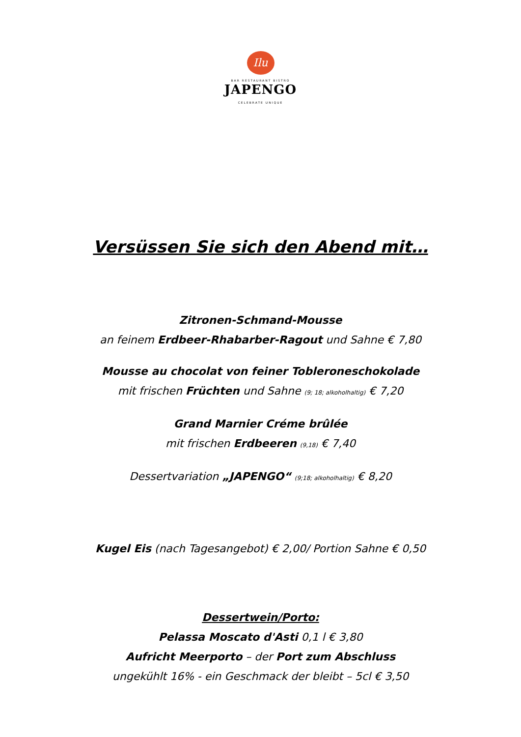Ilu
BAR RESTAURANT BISTRO
JAPENGO
CELEBRATE UNIQUE
Versüssen Sie sich den Abend mit…
Zitronen-Schmand-Mousse
an feinem Erdbeer-Rhabarber-Ragout und Sahne € 7,80
Mousse au chocolat von feiner Tobleroneschokolade
mit frischen Früchten und Sahne (9; 18; alkoholhaltig) € 7,20
Grand Marnier Créme brûlée
mit frischen Erdbeeren (9,18) € 7,40
Dessertvariation „JAPENGO“ (9;18; alkoholhaltig) € 8,20
Kugel Eis (nach Tagesangebot) € 2,00/ Portion Sahne € 0,50
Dessertwein/Porto:
Pelassa Moscato d'Asti 0,1 l € 3,80
Aufricht Meerporto – der Port zum Abschluss
ungekühlt 16% - ein Geschmack der bleibt – 5cl € 3,50